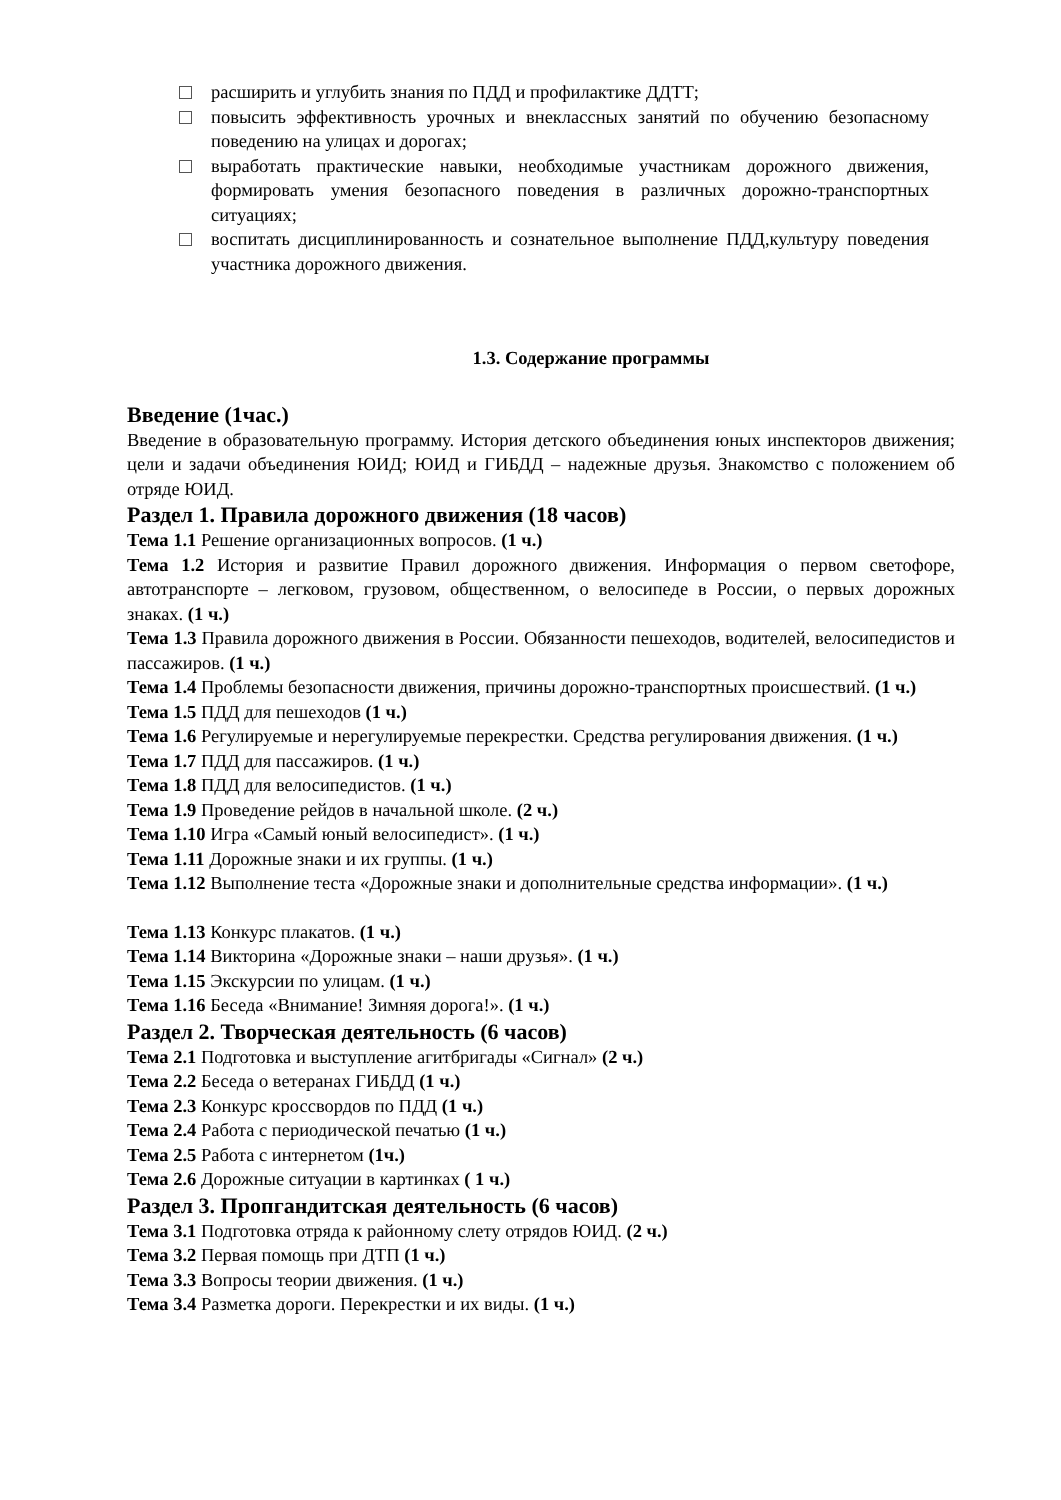расширить и углубить знания по ПДД и профилактике ДДТТ;
повысить эффективность урочных и внеклассных занятий по обучению безопасному поведению на улицах и дорогах;
выработать практические навыки, необходимые участникам дорожного движения, формировать умения безопасного поведения в различных дорожно-транспортных ситуациях;
воспитать дисциплинированность и сознательное выполнение ПДД,культуру поведения участника дорожного движения.
1.3. Содержание программы
Введение (1час.)
Введение в образовательную программу. История детского объединения юных инспекторов движения; цели и задачи объединения ЮИД; ЮИД и ГИБДД – надежные друзья. Знакомство с положением об отряде ЮИД.
Раздел 1. Правила дорожного движения (18 часов)
Тема 1.1 Решение организационных вопросов. (1 ч.)
Тема 1.2 История и развитие Правил дорожного движения. Информация о первом светофоре, автотранспорте – легковом, грузовом, общественном, о велосипеде в России, о первых дорожных знаках. (1 ч.)
Тема 1.3 Правила дорожного движения в России. Обязанности пешеходов, водителей, велосипедистов и пассажиров. (1 ч.)
Тема 1.4 Проблемы безопасности движения, причины дорожно-транспортных происшествий. (1 ч.)
Тема 1.5 ПДД для пешеходов (1 ч.)
Тема 1.6 Регулируемые и нерегулируемые перекрестки. Средства регулирования движения. (1 ч.)
Тема 1.7 ПДД для пассажиров. (1 ч.)
Тема 1.8 ПДД для велосипедистов. (1 ч.)
Тема 1.9 Проведение рейдов в начальной школе. (2 ч.)
Тема 1.10 Игра «Самый юный велосипедист». (1 ч.)
Тема 1.11 Дорожные знаки и их группы. (1 ч.)
Тема 1.12 Выполнение теста «Дорожные знаки и дополнительные средства информации». (1 ч.)
Тема 1.13 Конкурс плакатов. (1 ч.)
Тема 1.14 Викторина «Дорожные знаки – наши друзья». (1 ч.)
Тема 1.15 Экскурсии по улицам. (1 ч.)
Тема 1.16 Беседа «Внимание! Зимняя дорога!». (1 ч.)
Раздел 2. Творческая деятельность (6 часов)
Тема 2.1 Подготовка и выступление агитбригады «Сигнал» (2 ч.)
Тема 2.2 Беседа о ветеранах ГИБДД (1 ч.)
Тема 2.3 Конкурс кроссвордов по ПДД (1 ч.)
Тема 2.4 Работа с периодической печатью (1 ч.)
Тема 2.5 Работа с интернетом (1ч.)
Тема 2.6 Дорожные ситуации в картинках ( 1 ч.)
Раздел 3. Пропгандитская деятельность (6 часов)
Тема 3.1 Подготовка отряда к районному слету отрядов ЮИД. (2 ч.)
Тема 3.2 Первая помощь при ДТП (1 ч.)
Тема 3.3 Вопросы теории движения. (1 ч.)
Тема 3.4 Разметка дороги. Перекрестки и их виды. (1 ч.)